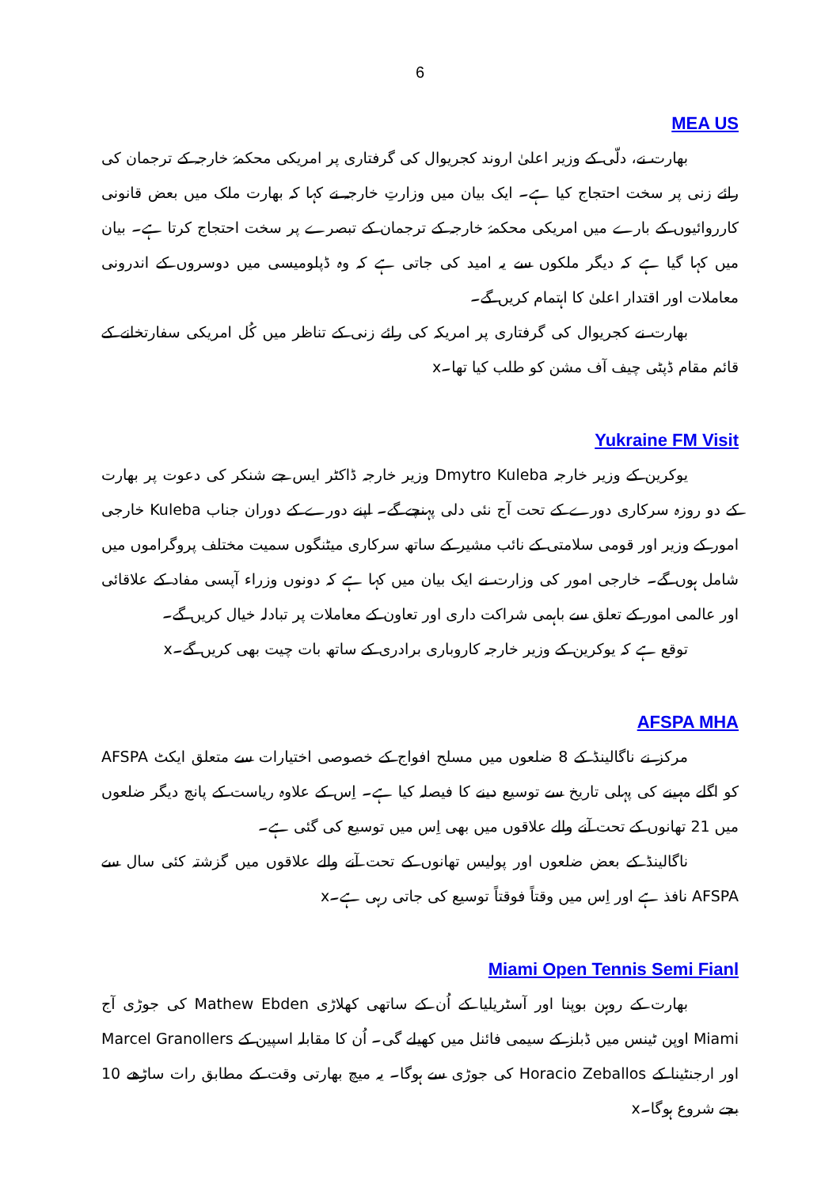6
MEA US
بھارت نے، دلّی کے وزیر اعلیٰ اروند کجریوال کی گرفتاری پر امریکی محکمۂ خارجہ کے ترجمان کی رائے زنی پر سخت احتجاج کیا ہے۔ ایک بیان میں وزارتِ خارجہ نے کہا کہ بھارت ملک میں بعض قانونی کارروائیوں کے بارے میں امریکی محکمۂ خارجہ کے ترجمان کے تبصرے پر سخت احتجاج کرتا ہے۔ بیان میں کہا گیا ہے کہ دیگر ملکوں سے یہ امید کی جاتی ہے کہ وہ ڈپلومیسی میں دوسروں کے اندرونی معاملات اور اقتدار اعلیٰ کا اہتمام کریں گے۔
بھارت نے کجریوال کی گرفتاری پر امریکہ کی رائے زنی کے تناظر میں کُل امریکی سفارتخانے کے قائم مقام ڈپٹی چیف آف مشن کو طلب کیا تھا۔x
Yukraine FM Visit
یوکرین کے وزیر خارجہ Dmytro Kuleba وزیر خارجہ ڈاکٹر ایس جے شنکر کی دعوت پر بھارت کے دو روزہ سرکاری دورے کے تحت آج نئی دلی پہنچے گے۔ اپنے دورے کے دوران جناب Kuleba خارجی امور کے وزیر اور قومی سلامتی کے نائب مشیر کے ساتھ سرکاری میٹنگوں سمیت مختلف پروگراموں میں شامل ہوں گے۔ خارجی امور کی وزارت نے ایک بیان میں کہا ہے کہ دونوں وزراء آپسی مفاد کے علاقائی اور عالمی امور کے تعلق سے باہمی شراکت داری اور تعاون کے معاملات پر تبادلہ خیال کریں گے۔
توقع ہے کہ یوکرین کے وزیر خارجہ کاروباری برادری کے ساتھ بات چیت بھی کریں گے۔x
AFSPA MHA
مرکز نے ناگالینڈ کے 8 ضلعوں میں مسلح افواج کے خصوصی اختیارات سے متعلق ایکٹ AFSPA کو اگلے مہینے کی پہلی تاریخ سے توسیع دینے کا فیصلہ کیا ہے۔ اِس کے علاوہ ریاست کے پانچ دیگر ضلعوں میں 21 تھانوں کے تحت آنے والے علاقوں میں بھی اِس میں توسیع کی گئی ہے۔
ناگالینڈ کے بعض ضلعوں اور پولیس تھانوں کے تحت آنے والے علاقوں میں گزشتہ کئی سال سے AFSPA نافذ ہے اور اِس میں وقتاً فوقتاً توسیع کی جاتی رہی ہے۔x
Miami Open Tennis Semi Fianl
بھارت کے روہن بوپنا اور آسٹریلیا کے اُن کے ساتھی کھلاڑی Mathew Ebden کی جوڑی آج Miami اوپن ٹینس میں ڈبلز کے سیمی فائنل میں کھیلے گی۔ اُن کا مقابلہ اسپین کے Marcel Granollers اور ارجنٹینا کے Horacio Zeballos کی جوڑی سے ہوگا۔ یہ میچ بھارتی وقت کے مطابق رات ساڑھے 10 بجے شروع ہوگا۔x